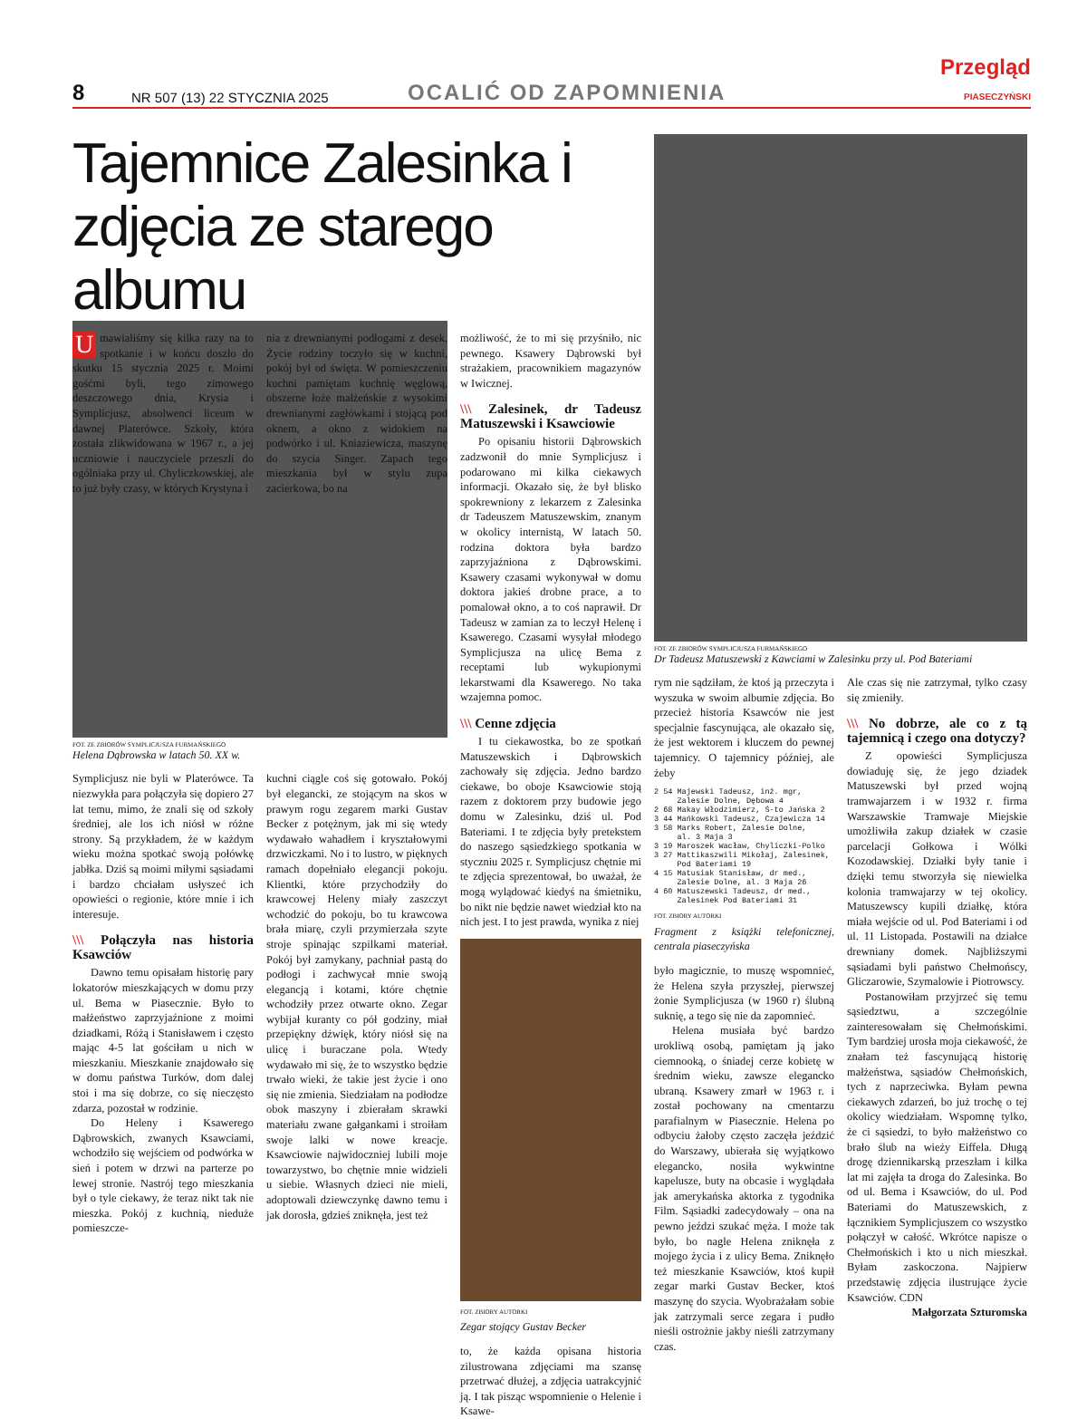8
NR 507 (13) 22 STYCZNIA 2025
OCALIĆ OD ZAPOMNIENIA
Przegląd
PIASECZYŃSKI
Tajemnice Zalesinka i zdjęcia ze starego albumu
Umawialiśmy się kilka razy na to spotkanie i w końcu doszło do skutku 15 stycznia 2025 r. Moimi gośćmi byli, tego zimowego deszczowego dnia, Krysia i Symplicjusz, absolwenci liceum w dawnej Platerówce. Szkoły, która została zlikwidowana w 1967 r., a jej uczniowie i nauczyciele przeszli do ogólniaka przy ul. Chyliczkowskiej, ale to już były czasy, w których Krystyna i
nia z drewnianymi podłogami z desek. Życie rodziny toczyło się w kuchni, pokój był od święta. W pomieszczeniu kuchni pamiętam kuchnię węglową, obszerne łoże małżeńskie z wysokimi drewnianymi zagłówkami i stojącą pod oknem, a okno z widokiem na podwórko i ul. Kniaziewicza, maszynę do szycia Singer. Zapach tego mieszkania był w stylu zupa zacierkowa, bo na
możliwość, że to mi się przyśniło, nic pewnego. Ksawery Dąbrowski był strażakiem, pracownikiem magazynów w Iwicznej.
\\\ Zalesinek, dr Tadeusz Matuszewski i Ksawciowie
Po opisaniu historii Dąbrowskich zadzwonił do mnie Symplicjusz i podarowano mi kilka ciekawych informacji. Okazało się, że był blisko spokrewniony z lekarzem z Zalesinka dr Tadeuszem Matuszewskim, znanym w okolicy internistą, W latach 50. rodzina doktora była bardzo zaprzyjaźniona z Dąbrowskimi. Ksawery czasami wykonywał w domu doktora jakieś drobne prace, a to pomalował okno, a to coś naprawił. Dr Tadeusz w zamian za to leczył Helenę i Ksawerego. Czasami wysyłał młodego Symplicjusza na ulicę Bema z receptami lub wykupionymi lekarstwami dla Ksawerego. No taka wzajemna pomoc.
\\\ Cenne zdjęcia
I tu ciekawostka, bo ze spotkań Matuszewskich i Dąbrowskich zachowały się zdjęcia. Jedno bardzo ciekawe, bo oboje Ksawciowie stoją razem z doktorem przy budowie jego domu w Zalesinku, dziś ul. Pod Bateriami. I te zdjęcia były pretekstem do naszego sąsiedzkiego spotkania w styczniu 2025 r. Symplicjusz chętnie mi te zdjęcia sprezentował, bo uważał, że mogą wylądować kiedyś na śmietniku, bo nikt nie będzie nawet wiedział kto na nich jest. I to jest prawda, wynika z niej
FOT. ZBIORY AUTORKI
Zegar stojący Gustav Becker
to, że każda opisana historia zilustrowana zdjęciami ma szansę przetrwać dłużej, a zdjęcia uatrakcyjnić ją. I tak pisząc wspomnienie o Helenie i Ksawe-
FOT. ZE ZBIORÓW SYMPLICJUSZA FURMAŃSKIEGO
Dr Tadeusz Matuszewski z Kawciami w Zalesinku przy ul. Pod Bateriami
rym nie sądziłam, że ktoś ją przeczyta i wyszuka w swoim albumie zdjęcia. Bo przecież historia Ksawców nie jest specjalnie fascynująca, ale okazało się, że jest wektorem i kluczem do pewnej tajemnicy. O tajemnicy później, ale żeby
2 54 Majewski Tadeusz, inż. mgr, Zalesie Dolne, Dębowa 4 2 68 Makay Włodzimierz, Ś-to Jańska 2 3 44 Mańkowski Tadeusz, Czajewicza 14 3 58 Marks Robert, Zalesie Dolne, al. 3 Maja 3 3 19 Maroszek Wacław, Chyliczki-Polko 3 27 Mattikaszwili Mikołaj, Zalesinek, Pod Bateriami 19 4 15 Matusiak Stanisław, dr med., Zalesie Dolne, al. 3 Maja 26 4 60 Matuszewski Tadeusz, dr med., Zalesinek Pod Bateriami 31
FOT. ZBIORY AUTORKI
Fragment z książki telefonicznej, centrala piaseczyńska
było magicznie, to muszę wspomnieć, że Helena szyła przyszłej, pierwszej żonie Symplicjusza (w 1960 r) ślubną suknię, a tego się nie da zapomnieć.
Helena musiała być bardzo urokliwą osobą, pamiętam ją jako ciemnooką, o śniadej cerze kobietę w średnim wieku, zawsze elegancko ubraną. Ksawery zmarł w 1963 r. i został pochowany na cmentarzu parafialnym w Piasecznie. Helena po odbyciu żałoby często zaczęła jeździć do Warszawy, ubierała się wyjątkowo elegancko, nosiła wykwintne kapelusze, buty na obcasie i wyglądała jak amerykańska aktorka z tygodnika Film. Sąsiadki zadecydowały – ona na pewno jeździ szukać męża. I może tak było, bo nagle Helena zniknęła z mojego życia i z ulicy Bema. Zniknęło też mieszkanie Ksawciów, ktoś kupił zegar marki Gustav Becker, ktoś maszynę do szycia. Wyobrażałam sobie jak zatrzymali serce zegara i pudło nieśli ostrożnie jakby nieśli zatrzymany czas.
Ale czas się nie zatrzymał, tylko czasy się zmieniły.
\\\ No dobrze, ale co z tą tajemnicą i czego ona dotyczy?
Z opowieści Symplicjusza dowiaduję się, że jego dziadek Matuszewski był przed wojną tramwajarzem i w 1932 r. firma Warszawskie Tramwaje Miejskie umożliwiła zakup działek w czasie parcelacji Gołkowa i Wólki Kozodawskiej. Działki były tanie i dzięki temu stworzyła się niewielka kolonia tramwajarzy w tej okolicy. Matuszewscy kupili działkę, która miała wejście od ul. Pod Bateriami i od ul. 11 Listopada. Postawili na działce drewniany domek. Najbliższymi sąsiadami byli państwo Chełmońscy, Gliczarowie, Szymalowie i Piotrowscy.
Postanowiłam przyjrzeć się temu sąsiedztwu, a szczególnie zainteresowałam się Chełmońskimi. Tym bardziej urosła moja ciekawość, że znałam też fascynującą historię małżeństwa, sąsiadów Chełmońskich, tych z naprzeciwka. Byłam pewna ciekawych zdarzeń, bo już trochę o tej okolicy wiedziałam. Wspomnę tylko, że ci sąsiedzi, to było małżeństwo co brało ślub na wieży Eiffela. Długą drogę dziennikarską przeszłam i kilka lat mi zajęła ta droga do Zalesinka. Bo od ul. Bema i Ksawciów, do ul. Pod Bateriami do Matuszewskich, z łącznikiem Symplicjuszem co wszystko połączył w całość. Wkrótce napisze o Chełmońskich i kto u nich mieszkał. Byłam zaskoczona. Najpierw przedstawię zdjęcia ilustrujące życie Ksawciów. CDN
Małgorzata Szturomska
FOT. ZE ZBIORÓW SYMPLICJUSZA FURMAŃSKIEGO
Helena Dąbrowska w latach 50. XX w.
Symplicjusz nie byli w Platerówce. Ta niezwykła para połączyła się dopiero 27 lat temu, mimo, że znali się od szkoły średniej, ale los ich niósł w różne strony. Są przykładem, że w każdym wieku można spotkać swoją połówkę jabłka. Dziś są moimi miłymi sąsiadami i bardzo chciałam usłyszeć ich opowieści o regionie, które mnie i ich interesuje.
\\\ Połączyła nas historia Ksawciów
Dawno temu opisałam historię pary lokatorów mieszkających w domu przy ul. Bema w Piasecznie. Było to małżeństwo zaprzyjaźnione z moimi dziadkami, Różą i Stanisławem i często mając 4-5 lat gościłam u nich w mieszkaniu. Mieszkanie znajdowało się w domu państwa Turków, dom dalej stoi i ma się dobrze, co się nieczęsto zdarza, pozostał w rodzinie.
Do Heleny i Ksawerego Dąbrowskich, zwanych Ksawciami, wchodziło się wejściem od podwórka w sień i potem w drzwi na parterze po lewej stronie. Nastrój tego mieszkania był o tyle ciekawy, że teraz nikt tak nie mieszka. Pokój z kuchnią, nieduże pomieszcze-
kuchni ciągle coś się gotowało. Pokój był elegancki, ze stojącym na skos w prawym rogu zegarem marki Gustav Becker z potężnym, jak mi się wtedy wydawało wahadłem i kryształowymi drzwiczkami. No i to lustro, w pięknych ramach dopełniało elegancji pokoju. Klientki, które przychodziły do krawcowej Heleny miały zaszczyt wchodzić do pokoju, bo tu krawcowa brała miarę, czyli przymierzała szyte stroje spinając szpilkami materiał. Pokój był zamykany, pachniał pastą do podłogi i zachwycał mnie swoją elegancją i kotami, które chętnie wchodziły przez otwarte okno. Zegar wybijał kuranty co pół godziny, miał przepiękny dźwięk, który niósł się na ulicę i buraczane pola. Wtedy wydawało mi się, że to wszystko będzie trwało wieki, że takie jest życie i ono się nie zmienia. Siedziałam na podłodze obok maszyny i zbierałam skrawki materiału zwane gałgankami i stroiłam swoje lalki w nowe kreacje. Ksawciowie najwidoczniej lubili moje towarzystwo, bo chętnie mnie widzieli u siebie. Własnych dzieci nie mieli, adoptowali dziewczynkę dawno temu i jak dorosła, gdzieś zniknęła, jest też